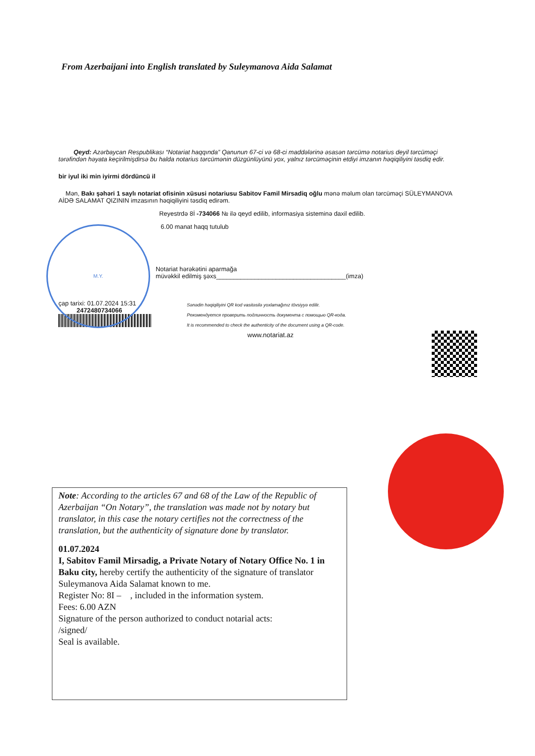From Azerbaijani into English translated by Suleymanova Aida Salamat
Qeyd: Azərbaycan Respublikası “Notariat haqqında” Qanunun 67-ci və 68-ci maddələrinə əsasən tərcümə notarius deyil tərcüməçi tərəfindən həyata keçirilmişdirsə bu halda notarius tərcümənin düzgünlüyünü yox, yalnız tərcüməçinin etdiyi imzanın həqiqiliyini təsdiq edir.
bir iyul iki min iyirmi dördüncü il
Mən, Bakı şəhəri 1 saylı notariat ofisinin xüsusi notariusu Sabitov Famil Mirsadiq oğlu mənə məlum olan tərcüməçi SÜLEYMANOVA AİDƏ SALAMAT QIZININ imzasının həqiqiliyini təsdiq edirəm.
Reyestrdə 8İ -734066 № ilə qeyd edilib, informasiya sisteminə daxil edilib.
6.00 manat haqq tutulub
Notariat hərəkətini aparmağa
müvəkkil edilmiş şəxs_____________________________________(imza)
çap tarixi: 01.07.2024 15:31
2472480734066
Sənədin həqiqiliyini QR kod vasitəsilə yoxlamağınız tövsiyyə edilir.
Рекомендуется проверить подлинность документа с помощью QR-кода.
It is recommended to check the authenticity of the document using a QR-code.
www.notariat.az
M.Y.
Note: According to the articles 67 and 68 of the Law of the Republic of Azerbaijan “On Notary”, the translation was made not by notary but translator, in this case the notary certifies not the correctness of the translation, but the authenticity of signature done by translator.
01.07.2024
I, Sabitov Famil Mirsadig, a Private Notary of Notary Office No. 1 in Baku city, hereby certify the authenticity of the signature of translator Suleymanova Aida Salamat known to me.
Register No: 8I – , included in the information system.
Fees: 6.00 AZN
Signature of the person authorized to conduct notarial acts:
/signed/
Seal is available.